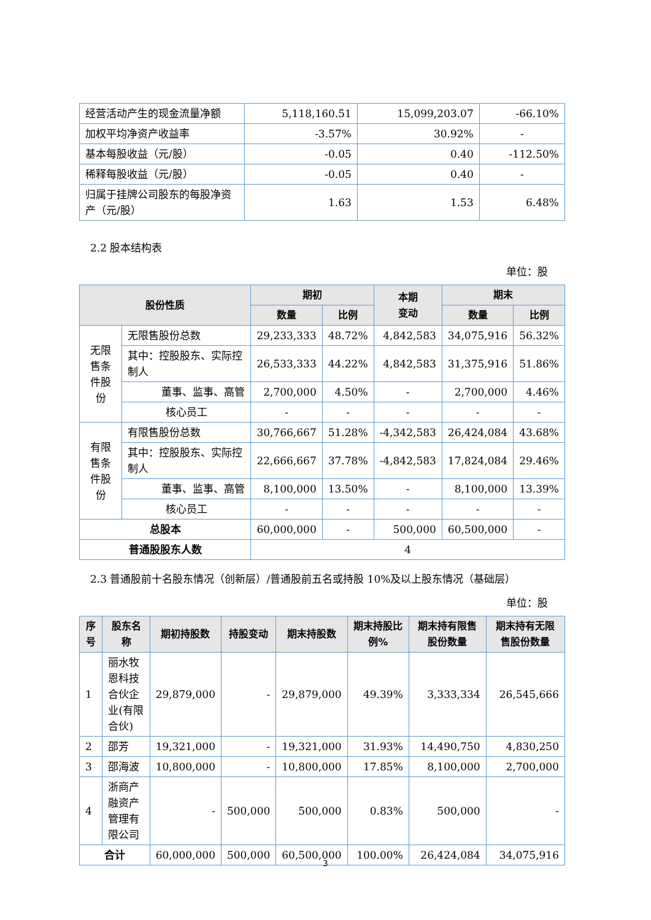| 经营活动产生的现金流量净额 | 5,118,160.51 | 15,099,203.07 | -66.10% |
| 加权平均净资产收益率 | -3.57% | 30.92% | - |
| 基本每股收益（元/股） | -0.05 | 0.40 | -112.50% |
| 稀释每股收益（元/股） | -0.05 | 0.40 | - |
| 归属于挂牌公司股东的每股净资产（元/股） | 1.63 | 1.53 | 6.48% |
2.2 股本结构表
单位：股
| 股份性质 | | 期初 | | 本期 变动 | 期末 | |
| --- | --- | --- | --- | --- | --- | --- |
| | | 数量 | 比例 | | 数量 | 比例 |
| 无限售条件股份 | 无限售股份总数 | 29,233,333 | 48.72% | 4,842,583 | 34,075,916 | 56.32% |
| | 其中：控股股东、实际控制人 | 26,533,333 | 44.22% | 4,842,583 | 31,375,916 | 51.86% |
| | 董事、监事、高管 | 2,700,000 | 4.50% | - | 2,700,000 | 4.46% |
| | 核心员工 | - | - | - | - | - |
| 有限售条件股份 | 有限售股份总数 | 30,766,667 | 51.28% | -4,342,583 | 26,424,084 | 43.68% |
| | 其中：控股股东、实际控制人 | 22,666,667 | 37.78% | -4,842,583 | 17,824,084 | 29.46% |
| | 董事、监事、高管 | 8,100,000 | 13.50% | - | 8,100,000 | 13.39% |
| | 核心员工 | - | - | - | - | - |
| 总股本 | | 60,000,000 | - | 500,000 | 60,500,000 | - |
| 普通股股东人数 | | 4 | | | | |
2.3 普通股前十名股东情况（创新层）/普通股前五名或持股 10%及以上股东情况（基础层）
单位：股
| 序号 | 股东名称 | 期初持股数 | 持股变动 | 期末持股数 | 期末持股比例% | 期末持有限售股份数量 | 期末持有无限售股份数量 |
| --- | --- | --- | --- | --- | --- | --- | --- |
| 1 | 丽水牧恩科技合伙企业(有限合伙) | 29,879,000 | - | 29,879,000 | 49.39% | 3,333,334 | 26,545,666 |
| 2 | 邵芳 | 19,321,000 | - | 19,321,000 | 31.93% | 14,490,750 | 4,830,250 |
| 3 | 邵海波 | 10,800,000 | - | 10,800,000 | 17.85% | 8,100,000 | 2,700,000 |
| 4 | 浙商产融资产管理有限公司 | - | 500,000 | 500,000 | 0.83% | 500,000 | - |
| 合计 | | 60,000,000 | 500,000 | 60,500,000 | 100.00% | 26,424,084 | 34,075,916 |
3